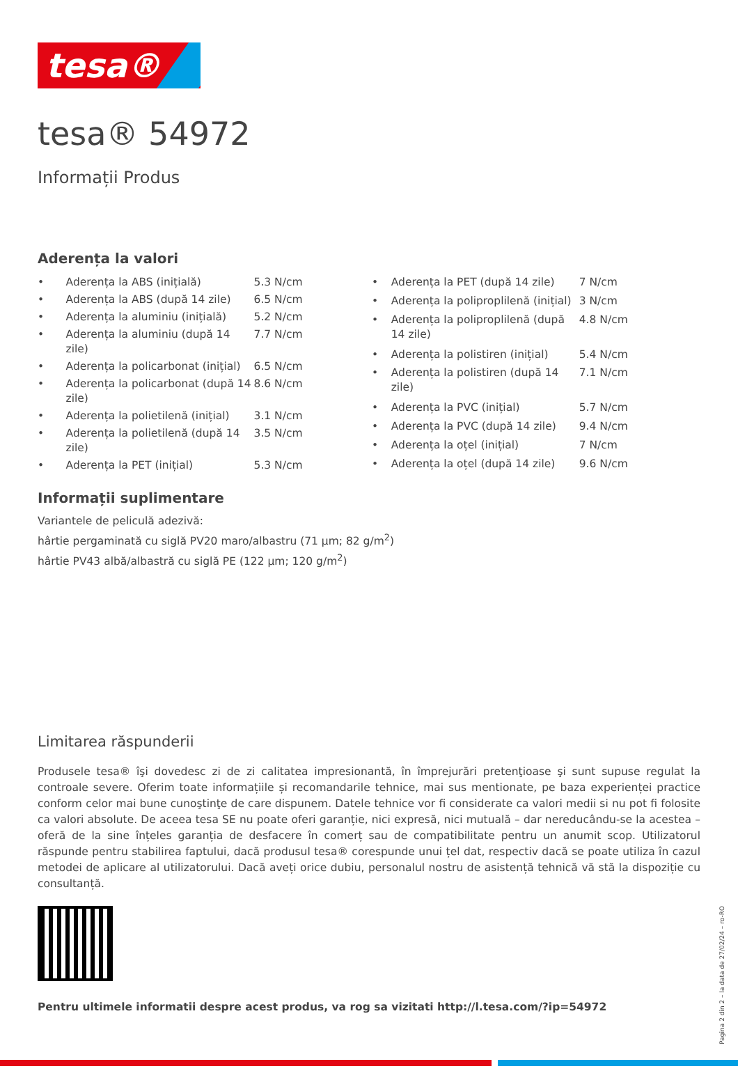tesa®
tesa® 54972
Informații Produs
Aderența la valori
| • | Aderența la ABS (inițială) | 5.3 N/cm |
| • | Aderența la ABS (după 14 zile) | 6.5 N/cm |
| • | Aderența la aluminiu (inițială) | 5.2 N/cm |
| • | Aderența la aluminiu (după 14 zile) | 7.7 N/cm |
| • | Aderența la policarbonat (inițial) | 6.5 N/cm |
| • | Aderența la policarbonat (după 14 zile) | 8.6 N/cm |
| • | Aderența la polietilenă (inițial) | 3.1 N/cm |
| • | Aderența la polietilenă (după 14 zile) | 3.5 N/cm |
| • | Aderența la PET (inițial) | 5.3 N/cm |
| • | Aderența la PET (după 14 zile) | 7 N/cm |
| • | Aderența la poliproplilenă (inițial) | 3 N/cm |
| • | Aderența la poliproplilenă (după 14 zile) | 4.8 N/cm |
| • | Aderența la polistiren (inițial) | 5.4 N/cm |
| • | Aderența la polistiren (după 14 zile) | 7.1 N/cm |
| • | Aderența la PVC (inițial) | 5.7 N/cm |
| • | Aderența la PVC (după 14 zile) | 9.4 N/cm |
| • | Aderența la oțel (inițial) | 7 N/cm |
| • | Aderența la oțel (după 14 zile) | 9.6 N/cm |
Informații suplimentare
Variantele de peliculă adezivă:
hârtie pergaminată cu siglă PV20 maro/albastru (71 µm; 82 g/m<sup>2</sup>)
hârtie PV43 albă/albastră cu siglă PE (122 µm; 120 g/m<sup>2</sup>)
Limitarea răspunderii
Produsele tesa® îşi dovedesc zi de zi calitatea impresionantă, în împrejurări pretenţioase şi sunt supuse regulat la controale severe. Oferim toate informațiile și recomandarile tehnice, mai sus mentionate, pe baza experienței practice conform celor mai bune cunoştinţe de care dispunem. Datele tehnice vor fi considerate ca valori medii si nu pot fi folosite ca valori absolute. De aceea tesa SE nu poate oferi garanție, nici expresă, nici mutuală – dar nereducându-se la acestea – oferă de la sine înțeles garanția de desfacere în comerț sau de compatibilitate pentru un anumit scop. Utilizatorul răspunde pentru stabilirea faptului, dacă produsul tesa® corespunde unui țel dat, respectiv dacă se poate utiliza în cazul metodei de aplicare al utilizatorului. Dacă aveți orice dubiu, personalul nostru de asistență tehnică vă stă la dispoziție cu consultanță.
Pentru ultimele informatii despre acest produs, va rog sa vizitati http://l.tesa.com/?ip=54972
Pagina 2 din 2 – la data de 27/02/24 – ro-RO